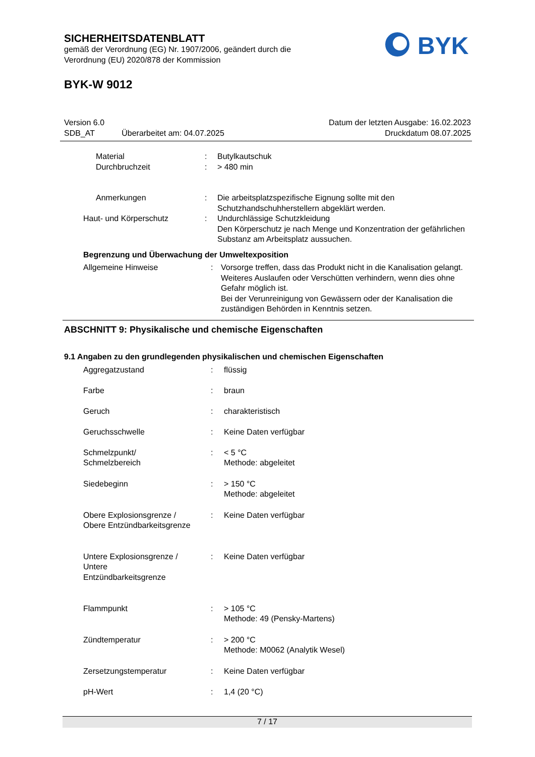SICHERHEITSDATENBLATT
gemäß der Verordnung (EG) Nr. 1907/2006, geändert durch die
Verordnung (EU) 2020/878 der Kommission
BYK-W 9012
BYK
| Version 6.0 SDB_AT | Überarbeitet am: 04.07.2025 | Datum der letzten Ausgabe: 16.02.2023 Druckdatum 08.07.2025 |
| Material Durchbruchzeit | : : | Butylkautschuk > 480 min |
| Anmerkungen | : | Die arbeitsplatzspezifische Eignung sollte mit den Schutzhandschuhherstellern abgeklärt werden. |
| Haut- und Körperschutz | : | Undurchlässige Schutzkleidung Den Körperschutz je nach Menge und Konzentration der gefährlichen Substanz am Arbeitsplatz aussuchen. |
Begrenzung und Überwachung der Umweltexposition
| Allgemeine Hinweise | : | Vorsorge treffen, dass das Produkt nicht in die Kanalisation gelangt. Weiteres Auslaufen oder Verschütten verhindern, wenn dies ohne Gefahr möglich ist. Bei der Verunreinigung von Gewässern oder der Kanalisation die zuständigen Behörden in Kenntnis setzen. |
ABSCHNITT 9: Physikalische und chemische Eigenschaften
9.1 Angaben zu den grundlegenden physikalischen und chemischen Eigenschaften
| Aggregatzustand | : | flüssig |
| Farbe | : | braun |
| Geruch | : | charakteristisch |
| Geruchsschwelle | : | Keine Daten verfügbar |
| Schmelzpunkt/ Schmelzbereich | : | < 5 °C Methode: abgeleitet |
| Siedebeginn | : | > 150 °C Methode: abgeleitet |
| Obere Explosionsgrenze / Obere Entzündbarkeitsgrenze | : | Keine Daten verfügbar |
| Untere Explosionsgrenze / Untere Entzündbarkeitsgrenze | : | Keine Daten verfügbar |
| Flammpunkt | : | > 105 °C Methode: 49 (Pensky-Martens) |
| Zündtemperatur | : | > 200 °C Methode: M0062 (Analytik Wesel) |
| Zersetzungstemperatur | : | Keine Daten verfügbar |
| pH-Wert | : | 1,4 (20 °C) |
7 / 17